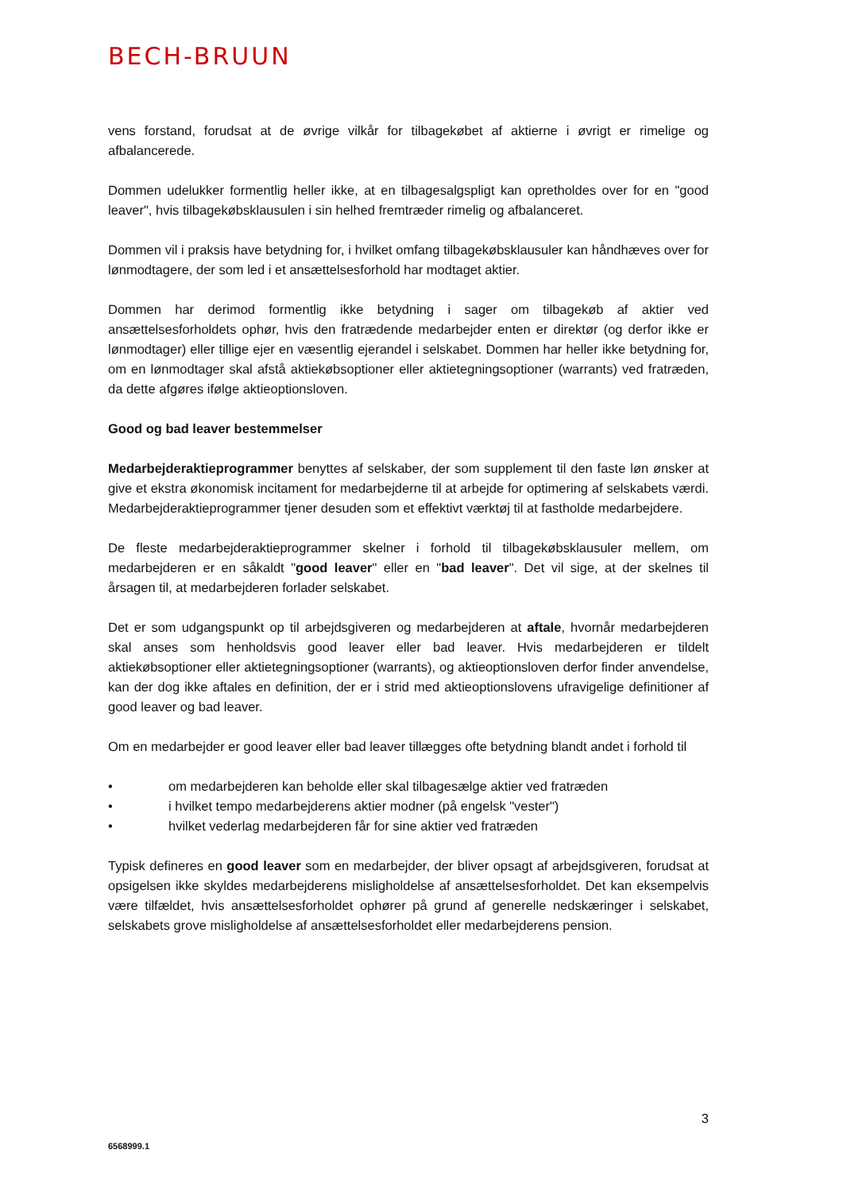BECH-BRUUN
vens forstand, forudsat at de øvrige vilkår for tilbagekøbet af aktierne i øvrigt er rimelige og afbalancerede.
Dommen udelukker formentlig heller ikke, at en tilbagesalgspligt kan opretholdes over for en "good leaver", hvis tilbagekøbsklausulen i sin helhed fremtræder rimelig og afbalanceret.
Dommen vil i praksis have betydning for, i hvilket omfang tilbagekøbsklausuler kan håndhæves over for lønmodtagere, der som led i et ansættelsesforhold har modtaget aktier.
Dommen har derimod formentlig ikke betydning i sager om tilbagekøb af aktier ved ansættelsesforholdets ophør, hvis den fratrædende medarbejder enten er direktør (og derfor ikke er lønmodtager) eller tillige ejer en væsentlig ejerandel i selskabet. Dommen har heller ikke betydning for, om en lønmodtager skal afstå aktiekøbsoptioner eller aktietegningsoptioner (warrants) ved fratræden, da dette afgøres ifølge aktieoptionsloven.
Good og bad leaver bestemmelser
Medarbejderaktieprogrammer benyttes af selskaber, der som supplement til den faste løn ønsker at give et ekstra økonomisk incitament for medarbejderne til at arbejde for optimering af selskabets værdi. Medarbejderaktieprogrammer tjener desuden som et effektivt værktøj til at fastholde medarbejdere.
De fleste medarbejderaktieprogrammer skelner i forhold til tilbagekøbsklausuler mellem, om medarbejderen er en såkaldt "good leaver" eller en "bad leaver". Det vil sige, at der skelnes til årsagen til, at medarbejderen forlader selskabet.
Det er som udgangspunkt op til arbejdsgiveren og medarbejderen at aftale, hvornår medarbejderen skal anses som henholdsvis good leaver eller bad leaver. Hvis medarbejderen er tildelt aktiekøbsoptioner eller aktietegningsoptioner (warrants), og aktieoptionsloven derfor finder anvendelse, kan der dog ikke aftales en definition, der er i strid med aktieoptionslovens ufravigelige definitioner af good leaver og bad leaver.
Om en medarbejder er good leaver eller bad leaver tillægges ofte betydning blandt andet i forhold til
• om medarbejderen kan beholde eller skal tilbagesælge aktier ved fratræden
• i hvilket tempo medarbejderens aktier modner (på engelsk "vester")
• hvilket vederlag medarbejderen får for sine aktier ved fratræden
Typisk defineres en good leaver som en medarbejder, der bliver opsagt af arbejdsgiveren, forudsat at opsigelsen ikke skyldes medarbejderens misligholdelse af ansættelsesforholdet. Det kan eksempelvis være tilfældet, hvis ansættelsesforholdet ophører på grund af generelle nedskæringer i selskabet, selskabets grove misligholdelse af ansættelsesforholdet eller medarbejderens pension.
3
6568999.1